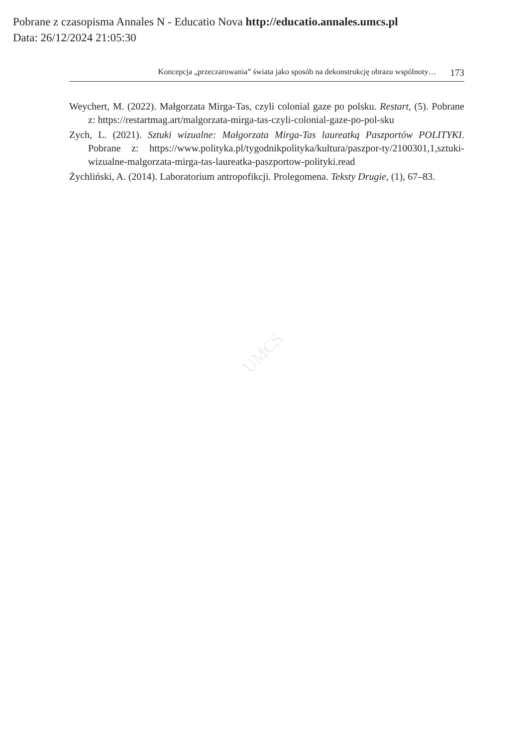Pobrane z czasopisma Annales N - Educatio Nova http://educatio.annales.umcs.pl
Data: 26/12/2024 21:05:30
Koncepcja „przeczarowania” świata jako sposób na dekonstrukcję obrazu wspólnoty… 173
Weychert, M. (2022). Małgorzata Mirga-Tas, czyli colonial gaze po polsku. Restart, (5). Pobrane z: https://restartmag.art/malgorzata-mirga-tas-czyli-colonial-gaze-po-pol-sku
Zych, L. (2021). Sztuki wizualne: Małgorzata Mirga-Tas laureatką Paszportów POLITYKI. Pobrane z: https://www.polityka.pl/tygodnikpolityka/kultura/paszpor-ty/2100301,1,sztuki-wizualne-malgorzata-mirga-tas-laureatka-paszportow-polityki.read
Żychliński, A. (2014). Laboratorium antropofikcji. Prolegomena. Teksty Drugie, (1), 67–83.
UMCS